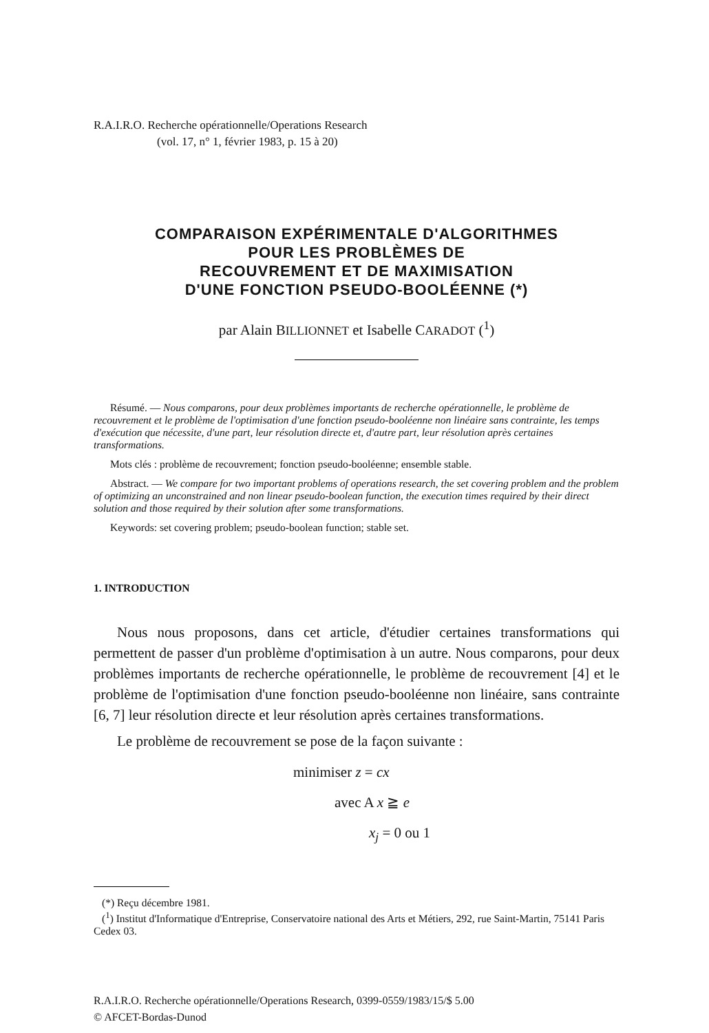R.A.I.R.O. Recherche opérationnelle/Operations Research
(vol. 17, n° 1, février 1983, p. 15 à 20)
COMPARAISON EXPÉRIMENTALE D'ALGORITHMES
POUR LES PROBLÈMES DE
RECOUVREMENT ET DE MAXIMISATION
D'UNE FONCTION PSEUDO-BOOLÉENNE (*)
par Alain BILLIONNET et Isabelle CARADOT (<sup>1</sup>)
Résumé. — Nous comparons, pour deux problèmes importants de recherche opérationnelle, le problème de recouvrement et le problème de l'optimisation d'une fonction pseudo-booléenne non linéaire sans contrainte, les temps d'exécution que nécessite, d'une part, leur résolution directe et, d'autre part, leur résolution après certaines transformations.
Mots clés : problème de recouvrement; fonction pseudo-booléenne; ensemble stable.
Abstract. — We compare for two important problems of operations research, the set covering problem and the problem of optimizing an unconstrained and non linear pseudo-boolean function, the execution times required by their direct solution and those required by their solution after some transformations.
Keywords: set covering problem; pseudo-boolean function; stable set.
1. INTRODUCTION
Nous nous proposons, dans cet article, d'étudier certaines transformations qui permettent de passer d'un problème d'optimisation à un autre. Nous comparons, pour deux problèmes importants de recherche opérationnelle, le problème de recouvrement [4] et le problème de l'optimisation d'une fonction pseudo-booléenne non linéaire, sans contrainte [6, 7] leur résolution directe et leur résolution après certaines transformations.
Le problème de recouvrement se pose de la façon suivante :
minimiser z = cx
avec A x ≧ e
x<sub>j</sub> = 0 ou 1
(*) Reçu décembre 1981.
(<sup>1</sup>) Institut d'Informatique d'Entreprise, Conservatoire national des Arts et Métiers, 292, rue Saint-Martin, 75141 Paris Cedex 03.
R.A.I.R.O. Recherche opérationnelle/Operations Research, 0399-0559/1983/15/$ 5.00
© AFCET-Bordas-Dunod